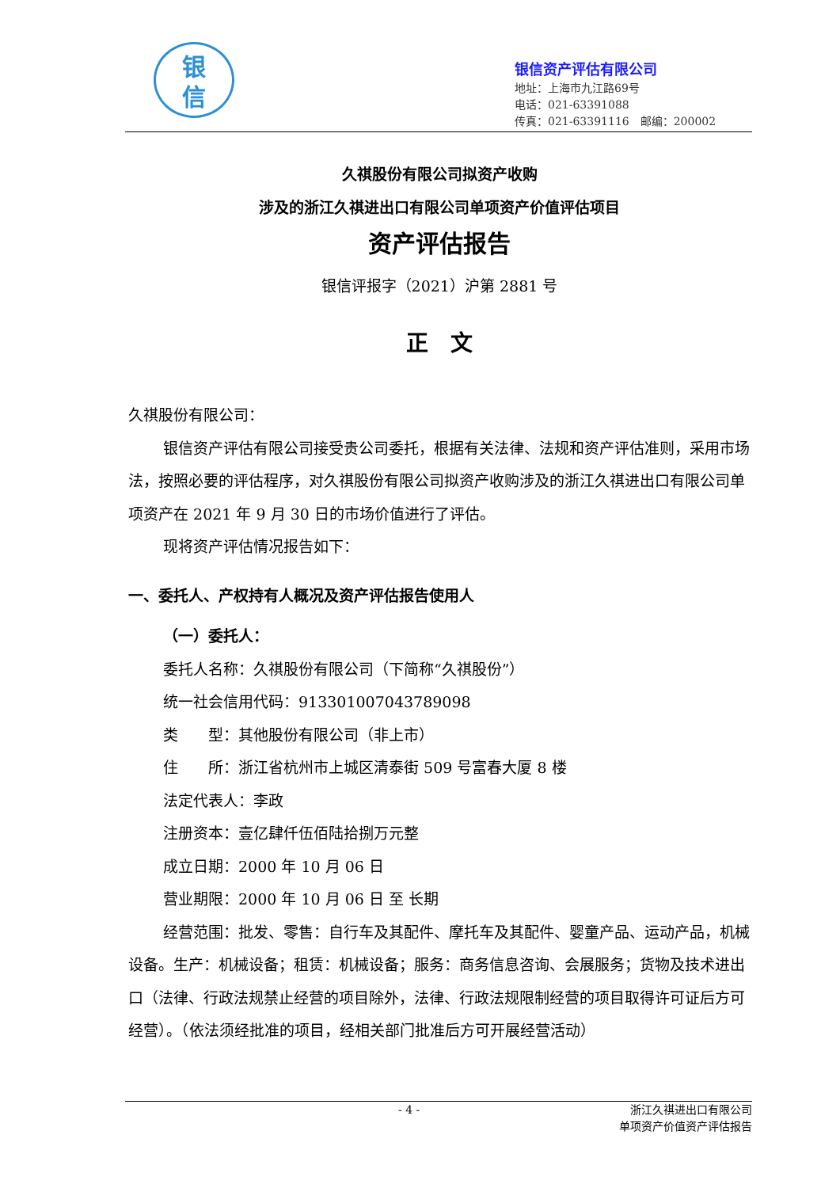银
信
银信资产评估有限公司
地址：上海市九江路69号
电话：021-63391088
传真：021-63391116　邮编：200002
久祺股份有限公司拟资产收购
涉及的浙江久祺进出口有限公司单项资产价值评估项目
资产评估报告
银信评报字（2021）沪第 2881 号
正　文
久祺股份有限公司：
银信资产评估有限公司接受贵公司委托，根据有关法律、法规和资产评估准则，采用市场法，按照必要的评估程序，对久祺股份有限公司拟资产收购涉及的浙江久祺进出口有限公司单项资产在 2021 年 9 月 30 日的市场价值进行了评估。
现将资产评估情况报告如下：
一、委托人、产权持有人概况及资产评估报告使用人
（一）委托人：
委托人名称：久祺股份有限公司（下简称“久祺股份”）
统一社会信用代码：913301007043789098
类　　型：其他股份有限公司（非上市）
住　　所：浙江省杭州市上城区清泰街 509 号富春大厦 8 楼
法定代表人：李政
注册资本：壹亿肆仟伍佰陆拾捌万元整
成立日期：2000 年 10 月 06 日
营业期限：2000 年 10 月 06 日 至 长期
经营范围：批发、零售：自行车及其配件、摩托车及其配件、婴童产品、运动产品，机械设备。生产：机械设备；租赁：机械设备；服务：商务信息咨询、会展服务；货物及技术进出口（法律、行政法规禁止经营的项目除外，法律、行政法规限制经营的项目取得许可证后方可经营）。（依法须经批准的项目，经相关部门批准后方可开展经营活动）
- 4 - 浙江久祺进出口有限公司
单项资产价值资产评估报告